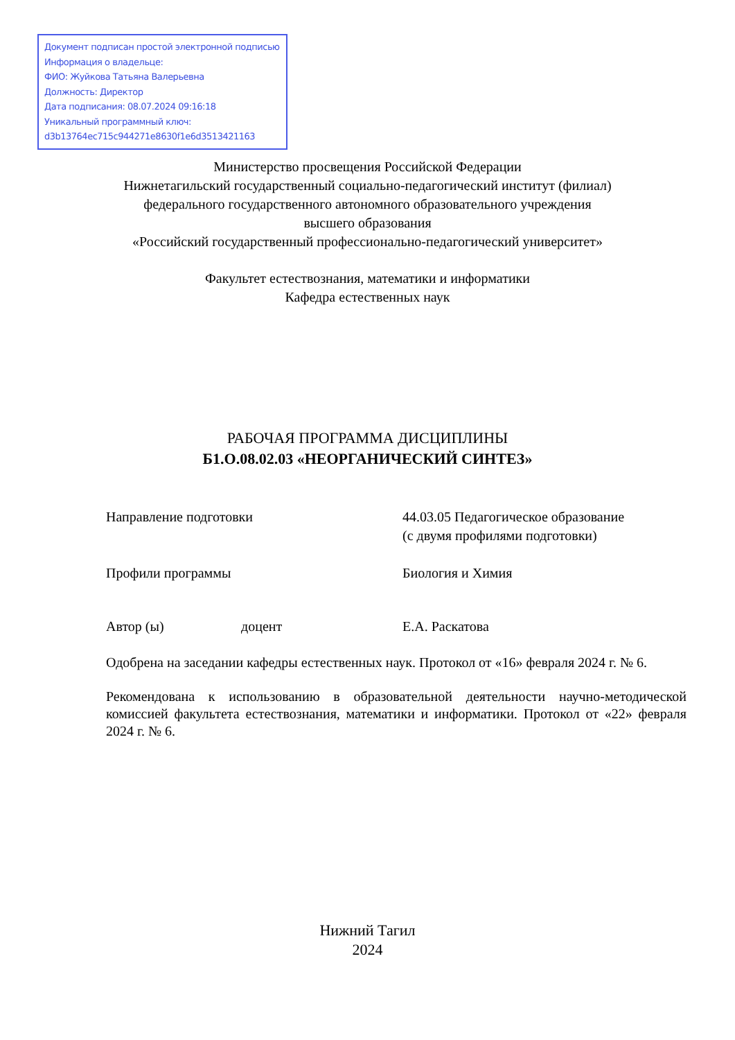Документ подписан простой электронной подписью
Информация о владельце:
ФИО: Жуйкова Татьяна Валерьевна
Должность: Директор
Дата подписания: 08.07.2024 09:16:18
Уникальный программный ключ:
d3b13764ec715c944271e8630f1e6d3513421163
Министерство просвещения Российской Федерации
Нижнетагильский государственный социально-педагогический институт (филиал)
федерального государственного автономного образовательного учреждения
высшего образования
«Российский государственный профессионально-педагогический университет»
Факультет естествознания, математики и информатики
Кафедра естественных наук
РАБОЧАЯ ПРОГРАММА ДИСЦИПЛИНЫ
Б1.О.08.02.03 «НЕОРГАНИЧЕСКИЙ СИНТЕЗ»
Направление подготовки 44.03.05 Педагогическое образование
(с двумя профилями подготовки)
Профили программы Биология и Химия
Автор (ы) доцент Е.А. Раскатова
Одобрена на заседании кафедры естественных наук. Протокол от «16» февраля 2024 г. № 6.
Рекомендована к использованию в образовательной деятельности научно-методической комиссией факультета естествознания, математики и информатики. Протокол от «22» февраля 2024 г. № 6.
Нижний Тагил
2024